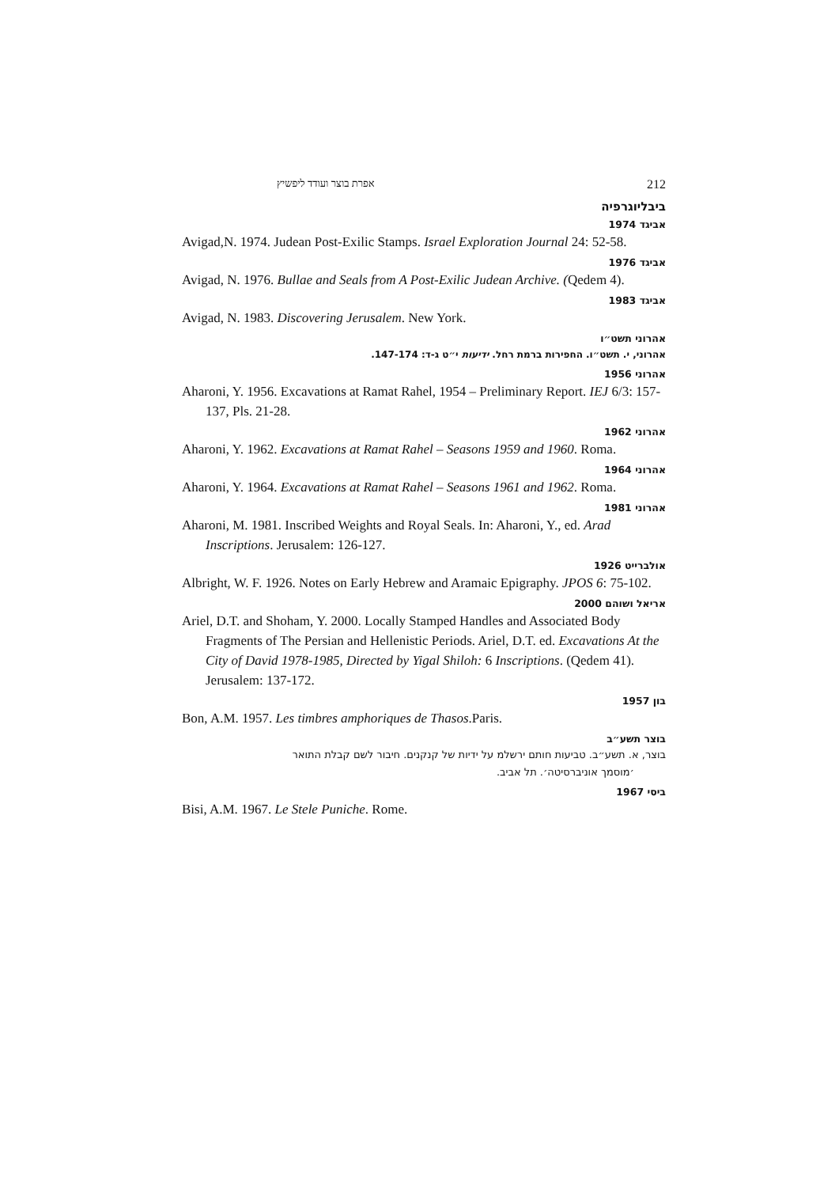אפרת בוצר ועודד ליפשיץ 212
ביבליוגרפיה
אביגד 1974
Avigad,N. 1974. Judean Post-Exilic Stamps. Israel Exploration Journal 24: 52-58.
אביגד 1976
Avigad, N. 1976. Bullae and Seals from A Post-Exilic Judean Archive. (Qedem 4).
אביגד 1983
Avigad, N. 1983. Discovering Jerusalem. New York.
אהרוני תשט״ו
אהרוני, י. תשט״ו. החפירות ברמת רחל. ידיעות י״ט ג-ד: 147-174.
אהרוני 1956
Aharoni, Y. 1956. Excavations at Ramat Rahel, 1954 – Preliminary Report. IEJ 6/3: 157-137, Pls. 21-28.
אהרוני 1962
Aharoni, Y. 1962. Excavations at Ramat Rahel – Seasons 1959 and 1960. Roma.
אהרוני 1964
Aharoni, Y. 1964. Excavations at Ramat Rahel – Seasons 1961 and 1962. Roma.
אהרוני 1981
Aharoni, M. 1981. Inscribed Weights and Royal Seals. In: Aharoni, Y., ed. Arad Inscriptions. Jerusalem: 126-127.
אולברייט 1926
Albright, W. F. 1926. Notes on Early Hebrew and Aramaic Epigraphy. JPOS 6: 75-102.
אריאל ושוהם 2000
Ariel, D.T. and Shoham, Y. 2000. Locally Stamped Handles and Associated Body Fragments of The Persian and Hellenistic Periods. Ariel, D.T. ed. Excavations At the City of David 1978-1985, Directed by Yigal Shiloh: 6 Inscriptions. (Qedem 41). Jerusalem: 137-172.
בון 1957
Bon, A.M. 1957. Les timbres amphoriques de Thasos.Paris.
בוצר תשע״ב
בוצר, א. תשע״ב. טביעות חותם ירשלמ על ידיות של קנקנים. חיבור לשם קבלת התואר
׳מוסמך אוניברסיטה׳. תל אביב.
ביסי 1967
Bisi, A.M. 1967. Le Stele Puniche. Rome.